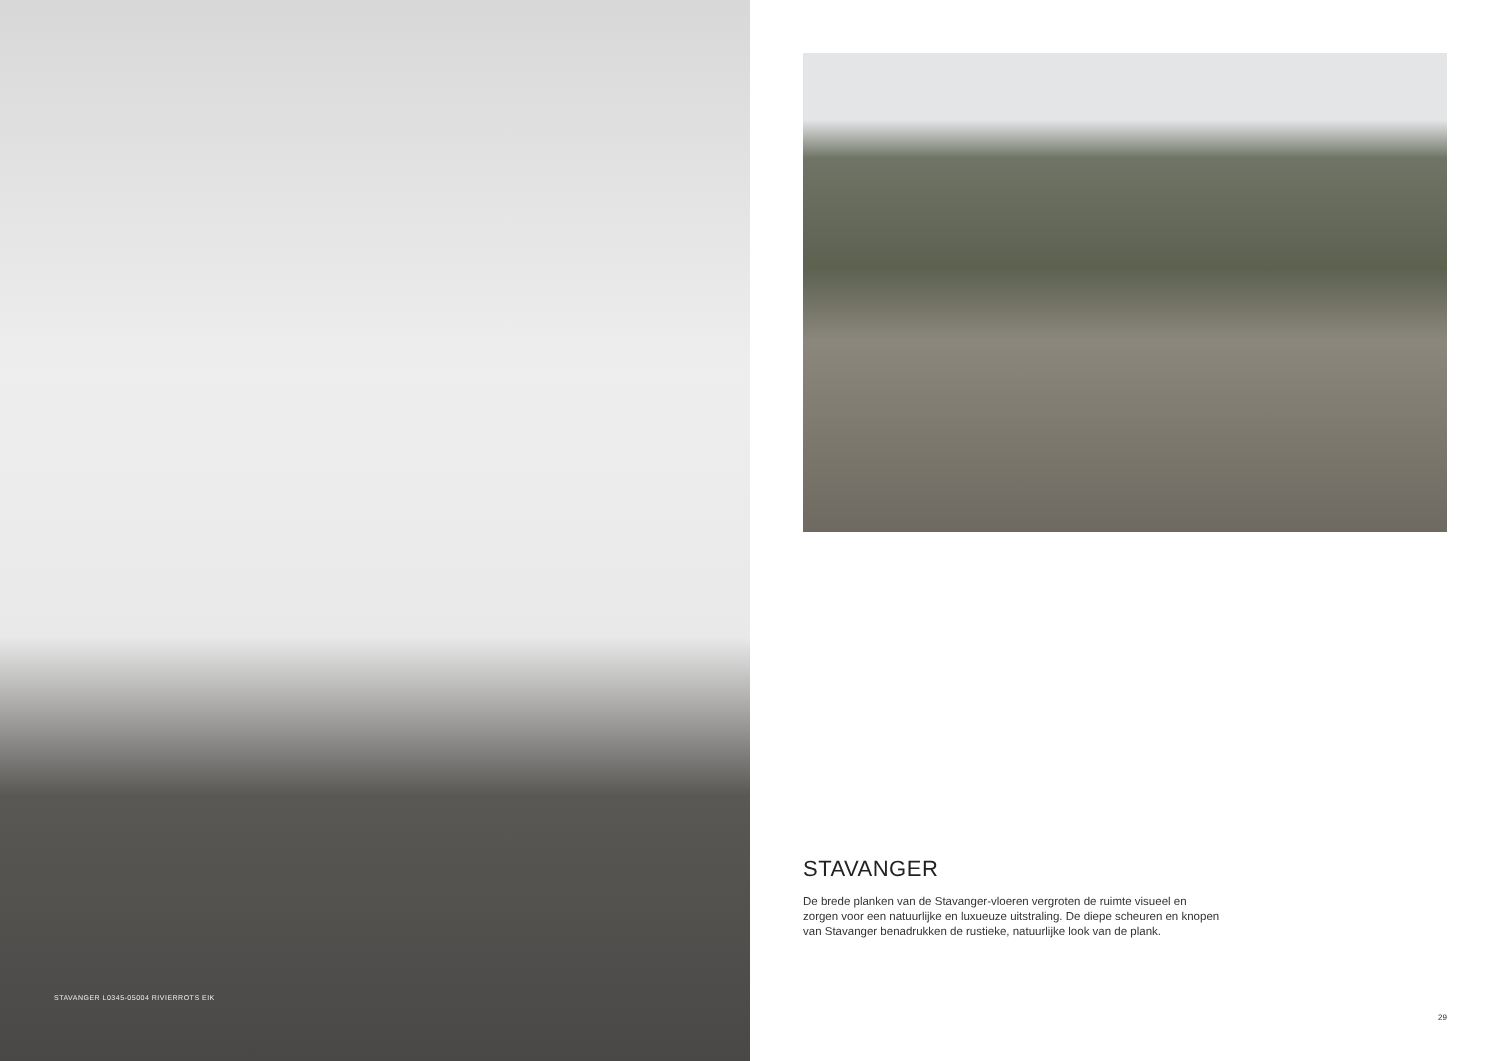STAVANGER L0345-05004 RIVIERROTS EIK
STAVANGER
De brede planken van de Stavanger-vloeren vergroten de ruimte visueel en zorgen voor een natuurlijke en luxueuze uitstraling. De diepe scheuren en knopen van Stavanger benadrukken de rustieke, natuurlijke look van de plank.
29